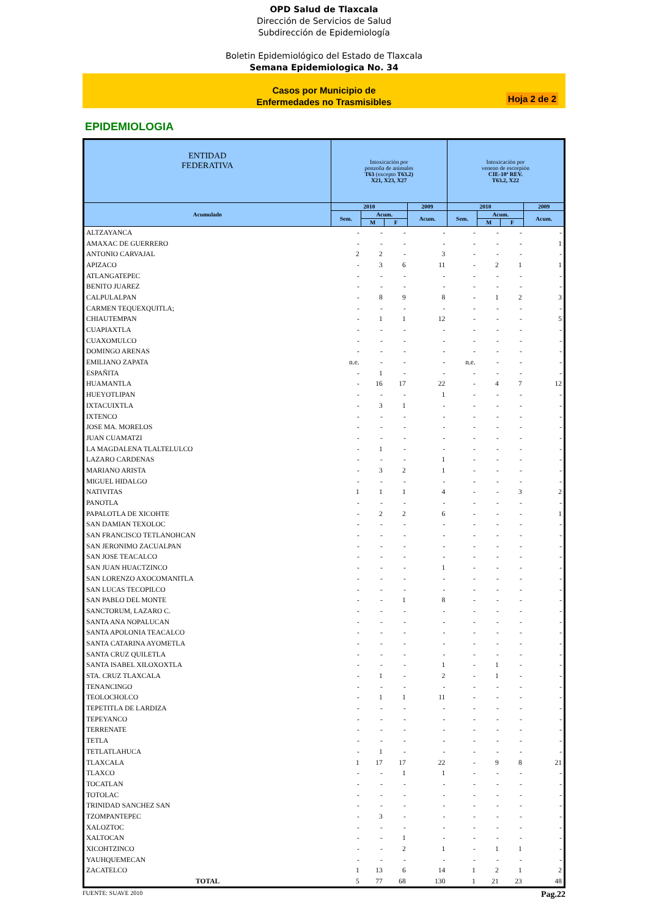OPD Salud de Tlaxcala
Dirección de Servicios de Salud
Subdirección de Epidemiología
Boletin Epidemiológico del Estado de Tlaxcala
Semana Epidemiologica No. 34
Casos por Municipio de
Enfermedades no Trasmisibles
Hoja 2 de 2
EPIDEMIOLOGIA
| ENTIDAD FEDERATIVA | Intoxicación por ponzoña de animales T63 (excepto T63.2) X21, X23, X27 | | | | Intoxicación por veneno de escorpión CIE-10ª REV. T63.2, X22 | | | |
| --- | --- | --- | --- | --- | --- | --- | --- | --- |
| Acumulado | 2010 | | | 2009 | 2010 | | | 2009 |
| | Sem. | Acum. | | Acum. | Sem. | Acum. | | Acum. |
| | | M | F | | | M | F | |
| ALTZAYANCA | - | - | - | - | - | - | - | - |
| AMAXAC DE GUERRERO | - | - | - | - | - | - | - | 1 |
| ANTONIO CARVAJAL | 2 | 2 | - | 3 | - | - | - | - |
| APIZACO | - | 3 | 6 | 11 | - | 2 | 1 | 1 |
| ATLANGATEPEC | - | - | - | - | - | - | - | - |
| BENITO JUAREZ | - | - | - | - | - | - | - | - |
| CALPULALPAN | - | 8 | 9 | 8 | - | 1 | 2 | 3 |
| CARMEN TEQUEXQUITLA; | - | - | - | - | - | - | - | - |
| CHIAUTEMPAN | - | 1 | 1 | 12 | - | - | - | 5 |
| CUAPIAXTLA | - | - | - | - | - | - | - | - |
| CUAXOMULCO | - | - | - | - | - | - | - | - |
| DOMINGO ARENAS | - | - | - | - | - | - | - | - |
| EMILIANO ZAPATA | n.e. | - | - | - | n.e. | - | - | - |
| ESPAÑITA | - | 1 | - | - | - | - | - | - |
| HUAMANTLA | - | 16 | 17 | 22 | - | 4 | 7 | 12 |
| HUEYOTLIPAN | - | - | - | 1 | - | - | - | - |
| IXTACUIXTLA | - | 3 | 1 | - | - | - | - | - |
| IXTENCO | - | - | - | - | - | - | - | - |
| JOSE MA. MORELOS | - | - | - | - | - | - | - | - |
| JUAN CUAMATZI | - | - | - | - | - | - | - | - |
| LA MAGDALENA TLALTELULCO | - | 1 | - | - | - | - | - | - |
| LAZARO CARDENAS | - | - | - | 1 | - | - | - | - |
| MARIANO ARISTA | - | 3 | 2 | 1 | - | - | - | - |
| MIGUEL HIDALGO | - | - | - | - | - | - | - | - |
| NATIVITAS | 1 | 1 | 1 | 4 | - | - | 3 | 2 |
| PANOTLA | - | - | - | - | - | - | - | - |
| PAPALOTLA DE XICOHTE | - | 2 | 2 | 6 | - | - | - | 1 |
| SAN DAMIAN TEXOLOC | - | - | - | - | - | - | - | - |
| SAN FRANCISCO TETLANOHCAN | - | - | - | - | - | - | - | - |
| SAN JERONIMO ZACUALPAN | - | - | - | - | - | - | - | - |
| SAN JOSE TEACALCO | - | - | - | - | - | - | - | - |
| SAN JUAN HUACTZINCO | - | - | - | 1 | - | - | - | - |
| SAN LORENZO AXOCOMANITLA | - | - | - | - | - | - | - | - |
| SAN LUCAS TECOPILCO | - | - | - | - | - | - | - | - |
| SAN PABLO DEL MONTE | - | - | 1 | 8 | - | - | - | - |
| SANCTORUM, LAZARO C. | - | - | - | - | - | - | - | - |
| SANTA ANA NOPALUCAN | - | - | - | - | - | - | - | - |
| SANTA APOLONIA TEACALCO | - | - | - | - | - | - | - | - |
| SANTA CATARINA AYOMETLA | - | - | - | - | - | - | - | - |
| SANTA CRUZ QUILETLA | - | - | - | - | - | - | - | - |
| SANTA ISABEL XILOXOXTLA | - | - | - | 1 | - | 1 | - | - |
| STA. CRUZ TLAXCALA | - | 1 | - | 2 | - | 1 | - | - |
| TENANCINGO | - | - | - | - | - | - | - | - |
| TEOLOCHOLCO | - | 1 | 1 | 11 | - | - | - | - |
| TEPETITLA DE LARDIZA | - | - | - | - | - | - | - | - |
| TEPEYANCO | - | - | - | - | - | - | - | - |
| TERRENATE | - | - | - | - | - | - | - | - |
| TETLA | - | - | - | - | - | - | - | - |
| TETLATLAHUCA | - | 1 | - | - | - | - | - | - |
| TLAXCALA | 1 | 17 | 17 | 22 | - | 9 | 8 | 21 |
| TLAXCO | - | - | 1 | 1 | - | - | - | - |
| TOCATLAN | - | - | - | - | - | - | - | - |
| TOTOLAC | - | - | - | - | - | - | - | - |
| TRINIDAD SANCHEZ SAN | - | - | - | - | - | - | - | - |
| TZOMPANTEPEC | - | 3 | - | - | - | - | - | - |
| XALOZTOC | - | - | - | - | - | - | - | - |
| XALTOCAN | - | - | 1 | - | - | - | - | - |
| XICOHTZINCO | - | - | 2 | 1 | - | 1 | 1 | - |
| YAUHQUEMECAN | - | - | - | - | - | - | - | - |
| ZACATELCO | 1 | 13 | 6 | 14 | 1 | 2 | 1 | 2 |
| TOTAL | 5 | 77 | 68 | 130 | 1 | 21 | 23 | 48 |
FUENTE: SUAVE 2010 Pag.22